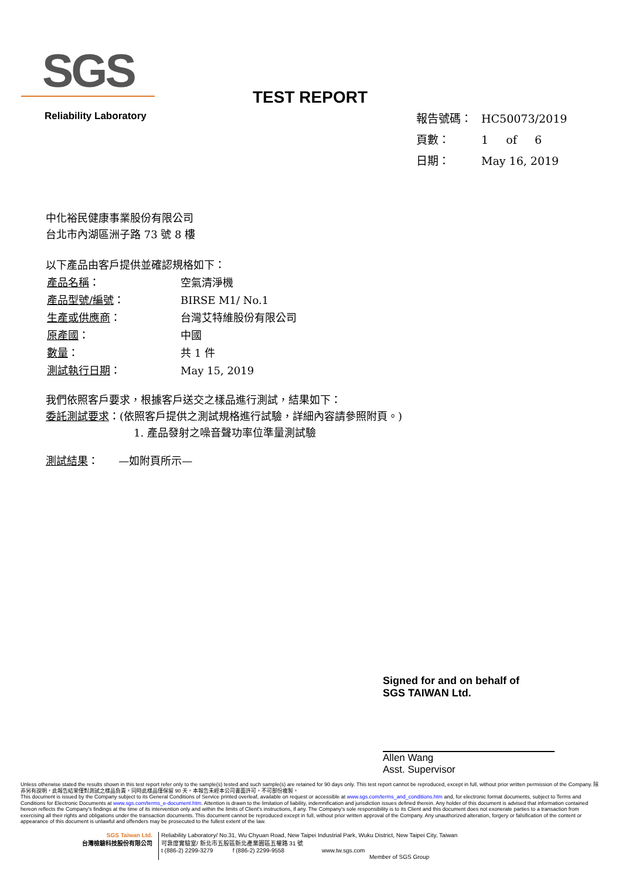SGS
Reliability Laboratory
TEST REPORT
| 報告號碼： | HC50073/2019 |
| 頁數： | 1 of 6 |
| 日期： | May 16, 2019 |
中化裕民健康事業股份有限公司
台北市內湖區洲子路 73 號 8 樓
以下產品由客戶提供並確認規格如下：
| 產品名稱 ： | 空氣清淨機 |
| 產品型號/編號 ： | BIRSE M1/ No.1 |
| 生產或供應商 ： | 台灣艾特維股份有限公司 |
| 原產國 ： | 中國 |
| 數量 ： | 共 1 件 |
| 測試執行日期 ： | May 15, 2019 |
我們依照客戶要求，根據客戶送交之樣品進行測試，結果如下：
委託測試要求：(依照客戶提供之測試規格進行試驗，詳細內容請參照附頁。)
1. 產品發射之噪音聲功率位準量測試驗
測試結果： —如附頁所示—
Signed for and on behalf of
SGS TAIWAN Ltd.
Allen Wang
Asst. Supervisor
Unless otherwise stated the results shown in this test report refer only to the sample(s) tested and such sample(s) are retained for 90 days only. This test report cannot be reproduced, except in full, without prior written permission of the Company. 除非另有說明，此報告結果僅對測試之樣品負責，同時此樣品僅保留 90 天。本報告未經本公司書面許可，不可部份複製。
This document is issued by the Company subject to its General Conditions of Service printed overleaf, available on request or accessible at www.sgs.com/terms_and_conditions.htm and, for electronic format documents, subject to Terms and Conditions for Electronic Documents at www.sgs.com/terms_e-document.htm. Attention is drawn to the limitation of liability, indemnification and jurisdiction issues defined therein. Any holder of this document is advised that information contained hereon reflects the Company's findings at the time of its intervention only and within the limits of Client's instructions, if any. The Company's sole responsibility is to its Client and this document does not exonerate parties to a transaction from exercising all their rights and obligations under the transaction documents. This document cannot be reproduced except in full, without prior written approval of the Company. Any unauthorized alteration, forgery or falsification of the content or appearance of this document is unlawful and offenders may be prosecuted to the fullest extent of the law.
SGS Taiwan Ltd.
台灣檢驗科技股份有限公司
Reliability Laboratory/ No.31, Wu Chyuan Road, New Taipei Industrial Park, Wuku District, New Taipei City, Taiwan
可靠度實驗室/ 新北市五股區新北產業園區五權路 31 號
t (886-2) 2299-3279 f (886-2) 2299-9558 www.tw.sgs.com
Member of SGS Group